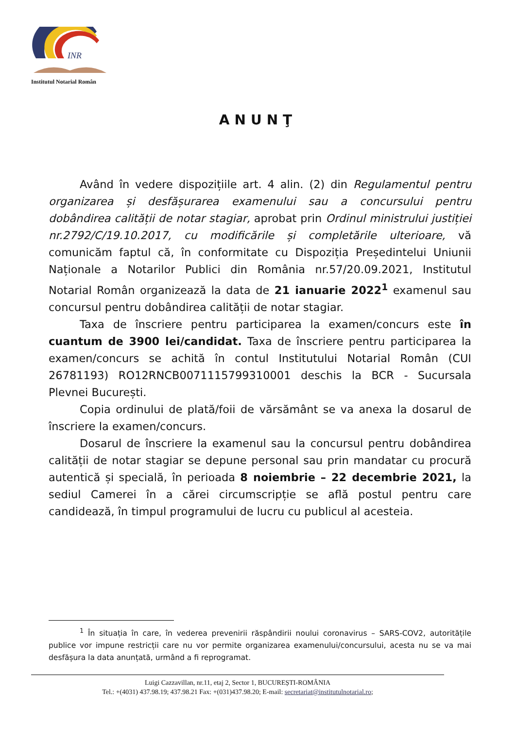INR
Institutul Notarial Român
ANUNŢ
Având în vedere dispozițiile art. 4 alin. (2) din Regulamentul pentru organizarea și desfășurarea examenului sau a concursului pentru dobândirea calității de notar stagiar, aprobat prin Ordinul ministrului justiției nr.2792/C/19.10.2017, cu modificările și completările ulterioare, vă comunicăm faptul că, în conformitate cu Dispoziția Președintelui Uniunii Naționale a Notarilor Publici din România nr.57/20.09.2021, Institutul Notarial Român organizează la data de 21 ianuarie 2022<sup>1</sup> examenul sau concursul pentru dobândirea calității de notar stagiar.
Taxa de înscriere pentru participarea la examen/concurs este în cuantum de 3900 lei/candidat. Taxa de înscriere pentru participarea la examen/concurs se achită în contul Institutului Notarial Român (CUI 26781193) RO12RNCB0071115799310001 deschis la BCR - Sucursala Plevnei București.
Copia ordinului de plată/foii de vărsământ se va anexa la dosarul de înscriere la examen/concurs.
Dosarul de înscriere la examenul sau la concursul pentru dobândirea calității de notar stagiar se depune personal sau prin mandatar cu procură autentică și specială, în perioada 8 noiembrie – 22 decembrie 2021, la sediul Camerei în a cărei circumscripție se află postul pentru care candidează, în timpul programului de lucru cu publicul al acesteia.
<sup>1</sup> În situația în care, în vederea prevenirii răspândirii noului coronavirus – SARS-COV2, autoritățile publice vor impune restricții care nu vor permite organizarea examenului/concursului, acesta nu se va mai desfășura la data anunțată, urmând a fi reprogramat.
Luigi Cazzavillan, nr.11, etaj 2, Sector 1, BUCUREȘTI-ROMÂNIA
Tel.: +(4031) 437.98.19; 437.98.21 Fax: +(031)437.98.20; E-mail: secretariat@institutulnotarial.ro;